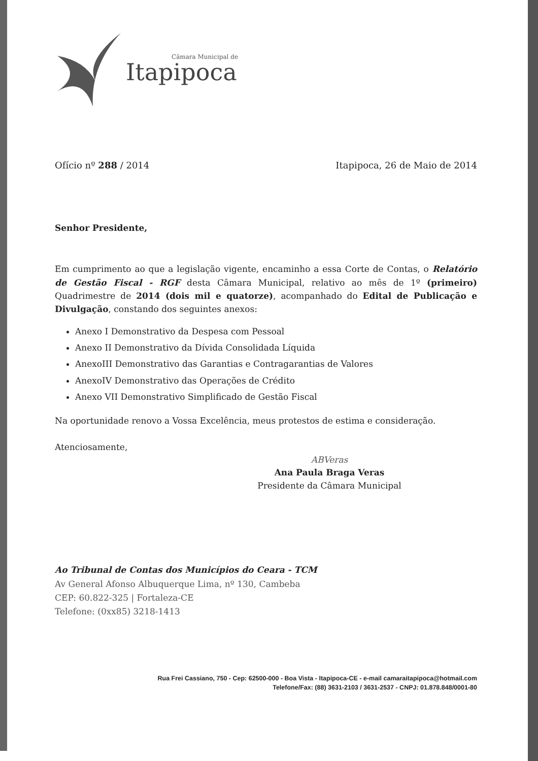Câmara Municipal de
Itapipoca
Ofício nº 288 / 2014 Itapipoca, 26 de Maio de 2014
Senhor Presidente,
Em cumprimento ao que a legislação vigente, encaminho a essa Corte de Contas, o Relatório de Gestão Fiscal - RGF desta Câmara Municipal, relativo ao mês de 1º (primeiro) Quadrimestre de 2014 (dois mil e quatorze), acompanhado do Edital de Publicação e Divulgação, constando dos seguintes anexos:
Anexo I Demonstrativo da Despesa com Pessoal
Anexo II Demonstrativo da Dívida Consolidada Líquida
AnexoIII Demonstrativo das Garantias e Contragarantias de Valores
AnexoIV Demonstrativo das Operações de Crédito
Anexo VII Demonstrativo Simplificado de Gestão Fiscal
Na oportunidade renovo a Vossa Excelência, meus protestos de estima e consideração.
Atenciosamente,
ABVeras
Ana Paula Braga Veras
Presidente da Câmara Municipal
Ao Tribunal de Contas dos Municípios do Ceara - TCM
Av General Afonso Albuquerque Lima, nº 130, Cambeba
CEP: 60.822-325 | Fortaleza-CE
Telefone: (0xx85) 3218-1413
Rua Frei Cassiano, 750 - Cep: 62500-000 - Boa Vista - Itapipoca-CE - e-mail camaraitapipoca@hotmail.com
Telefone/Fax: (88) 3631-2103 / 3631-2537 - CNPJ: 01.878.848/0001-80